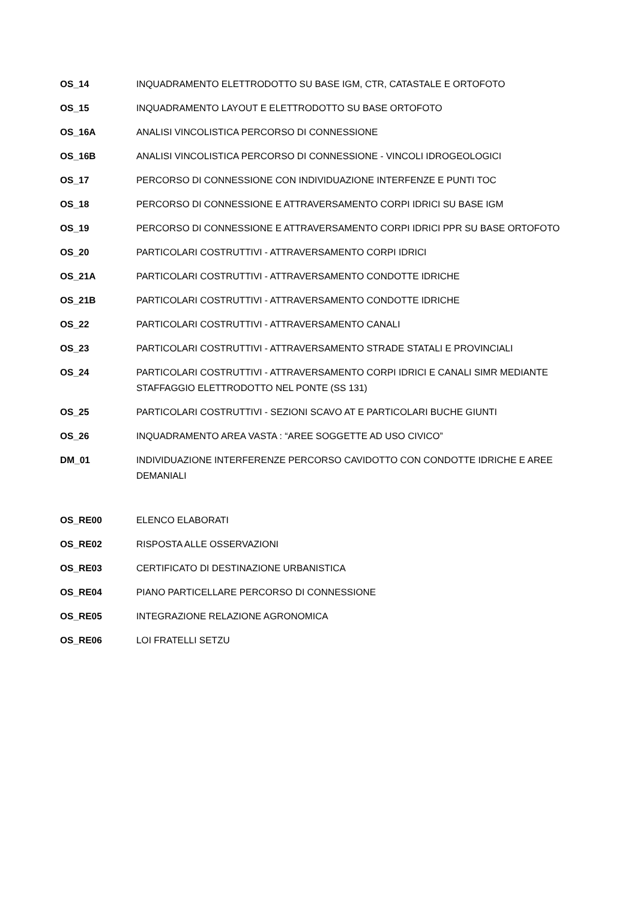| OS_14 | INQUADRAMENTO ELETTRODOTTO SU BASE IGM, CTR, CATASTALE E ORTOFOTO |
| OS_15 | INQUADRAMENTO LAYOUT E ELETTRODOTTO SU BASE ORTOFOTO |
| OS_16A | ANALISI VINCOLISTICA PERCORSO DI CONNESSIONE |
| OS_16B | ANALISI VINCOLISTICA PERCORSO DI CONNESSIONE - VINCOLI IDROGEOLOGICI |
| OS_17 | PERCORSO DI CONNESSIONE CON INDIVIDUAZIONE INTERFENZE E PUNTI TOC |
| OS_18 | PERCORSO DI CONNESSIONE E ATTRAVERSAMENTO CORPI IDRICI SU BASE IGM |
| OS_19 | PERCORSO DI CONNESSIONE E ATTRAVERSAMENTO CORPI IDRICI PPR SU BASE ORTOFOTO |
| OS_20 | PARTICOLARI COSTRUTTIVI - ATTRAVERSAMENTO CORPI IDRICI |
| OS_21A | PARTICOLARI COSTRUTTIVI - ATTRAVERSAMENTO CONDOTTE IDRICHE |
| OS_21B | PARTICOLARI COSTRUTTIVI - ATTRAVERSAMENTO CONDOTTE IDRICHE |
| OS_22 | PARTICOLARI COSTRUTTIVI - ATTRAVERSAMENTO CANALI |
| OS_23 | PARTICOLARI COSTRUTTIVI - ATTRAVERSAMENTO STRADE STATALI E PROVINCIALI |
| OS_24 | PARTICOLARI COSTRUTTIVI - ATTRAVERSAMENTO CORPI IDRICI E CANALI SIMR MEDIANTE STAFFAGGIO ELETTRODOTTO NEL PONTE (SS 131) |
| OS_25 | PARTICOLARI COSTRUTTIVI - SEZIONI SCAVO AT E PARTICOLARI BUCHE GIUNTI |
| OS_26 | INQUADRAMENTO AREA VASTA : “AREE SOGGETTE AD USO CIVICO” |
| DM_01 | INDIVIDUAZIONE INTERFERENZE PERCORSO CAVIDOTTO CON CONDOTTE IDRICHE E AREE DEMANIALI |
| OS_RE00 | ELENCO ELABORATI |
| OS_RE02 | RISPOSTA ALLE OSSERVAZIONI |
| OS_RE03 | CERTIFICATO DI DESTINAZIONE URBANISTICA |
| OS_RE04 | PIANO PARTICELLARE PERCORSO DI CONNESSIONE |
| OS_RE05 | INTEGRAZIONE RELAZIONE AGRONOMICA |
| OS_RE06 | LOI FRATELLI SETZU |